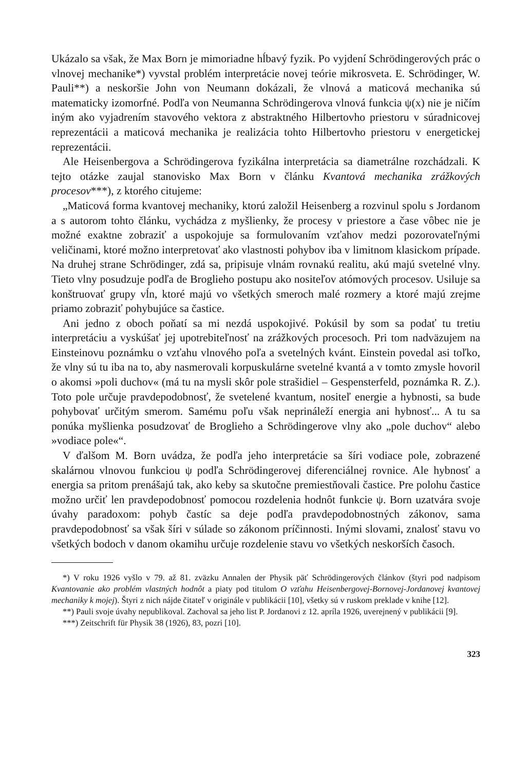Ukázalo sa však, že Max Born je mimoriadne hĺbavý fyzik. Po vyjdení Schrödingerových prác o vlnovej mechanike*) vyvstal problém interpretácie novej teórie mikrosveta. E. Schrödinger, W. Pauli**) a neskoršie John von Neumann dokázali, že vlnová a maticová mechanika sú matematicky izomorfné. Podľa von Neumanna Schrödingerova vlnová funkcia ψ(x) nie je ničím iným ako vyjadrením stavového vektora z abstraktného Hilbertovho priestoru v súradnicovej reprezentácii a maticová mechanika je realizácia tohto Hilbertovho priestoru v energetickej reprezentácii.
Ale Heisenbergova a Schrödingerova fyzikálna interpretácia sa diametrálne rozchádzali. K tejto otázke zaujal stanovisko Max Born v článku Kvantová mechanika zrážkových procesov***), z ktorého citujeme:
„Maticová forma kvantovej mechaniky, ktorú založil Heisenberg a rozvinul spolu s Jordanom a s autorom tohto článku, vychádza z myšlienky, že procesy v priestore a čase vôbec nie je možné exaktne zobraziť a uspokojuje sa formulovaním vzťahov medzi pozorovateľnými veličinami, ktoré možno interpretovať ako vlastnosti pohybov iba v limitnom klasickom prípade. Na druhej strane Schrödinger, zdá sa, pripisuje vlnám rovnakú realitu, akú majú svetelné vlny. Tieto vlny posudzuje podľa de Broglieho postupu ako nositeľov atómových procesov. Usiluje sa konštruovať grupy vĺn, ktoré majú vo všetkých smeroch malé rozmery a ktoré majú zrejme priamo zobraziť pohybujúce sa častice.
Ani jedno z oboch poňatí sa mi nezdá uspokojivé. Pokúsil by som sa podať tu tretiu interpretáciu a vyskúšať jej upotrebiteľnosť na zrážkových procesoch. Pri tom nadväzujem na Einsteinovu poznámku o vzťahu vlnového poľa a svetelných kvánt. Einstein povedal asi toľko, že vlny sú tu iba na to, aby nasmerovali korpuskulárne svetelné kvantá a v tomto zmysle hovoril o akomsi »poli duchov« (má tu na mysli skôr pole strašidiel – Gespensterfeld, poznámka R. Z.). Toto pole určuje pravdepodobnosť, že svetelené kvantum, nositeľ energie a hybnosti, sa bude pohybovať určitým smerom. Samému poľu však neprináleží energia ani hybnosť... A tu sa ponúka myšlienka posudzovať de Broglieho a Schrödingerove vlny ako „pole duchov“ alebo »vodiace pole«“.
V ďalšom M. Born uvádza, že podľa jeho interpretácie sa šíri vodiace pole, zobrazené skalárnou vlnovou funkciou ψ podľa Schrödingerovej diferenciálnej rovnice. Ale hybnosť a energia sa pritom prenášajú tak, ako keby sa skutočne premiestňovali častice. Pre polohu častice možno určiť len pravdepodobnosť pomocou rozdelenia hodnôt funkcie ψ. Born uzatvára svoje úvahy paradoxom: pohyb častíc sa deje podľa pravdepodobnostných zákonov, sama pravdepodobnosť sa však šíri v súlade so zákonom príčinnosti. Inými slovami, znalosť stavu vo všetkých bodoch v danom okamihu určuje rozdelenie stavu vo všetkých neskorších časoch.
*) V roku 1926 vyšlo v 79. až 81. zväzku Annalen der Physik päť Schrödingerových článkov (štyri pod nadpisom Kvantovanie ako problém vlastných hodnôt a piaty pod titulom O vzťahu Heisenbergovej-Bornovej-Jordanovej kvantovej mechaniky k mojej). Štyri z nich nájde čitateľ v originále v publikácii [10], všetky sú v ruskom preklade v knihe [12].
**) Pauli svoje úvahy nepublikoval. Zachoval sa jeho list P. Jordanovi z 12. apríla 1926, uverejnený v publikácii [9].
***) Zeitschrift für Physik 38 (1926), 83, pozri [10].
323